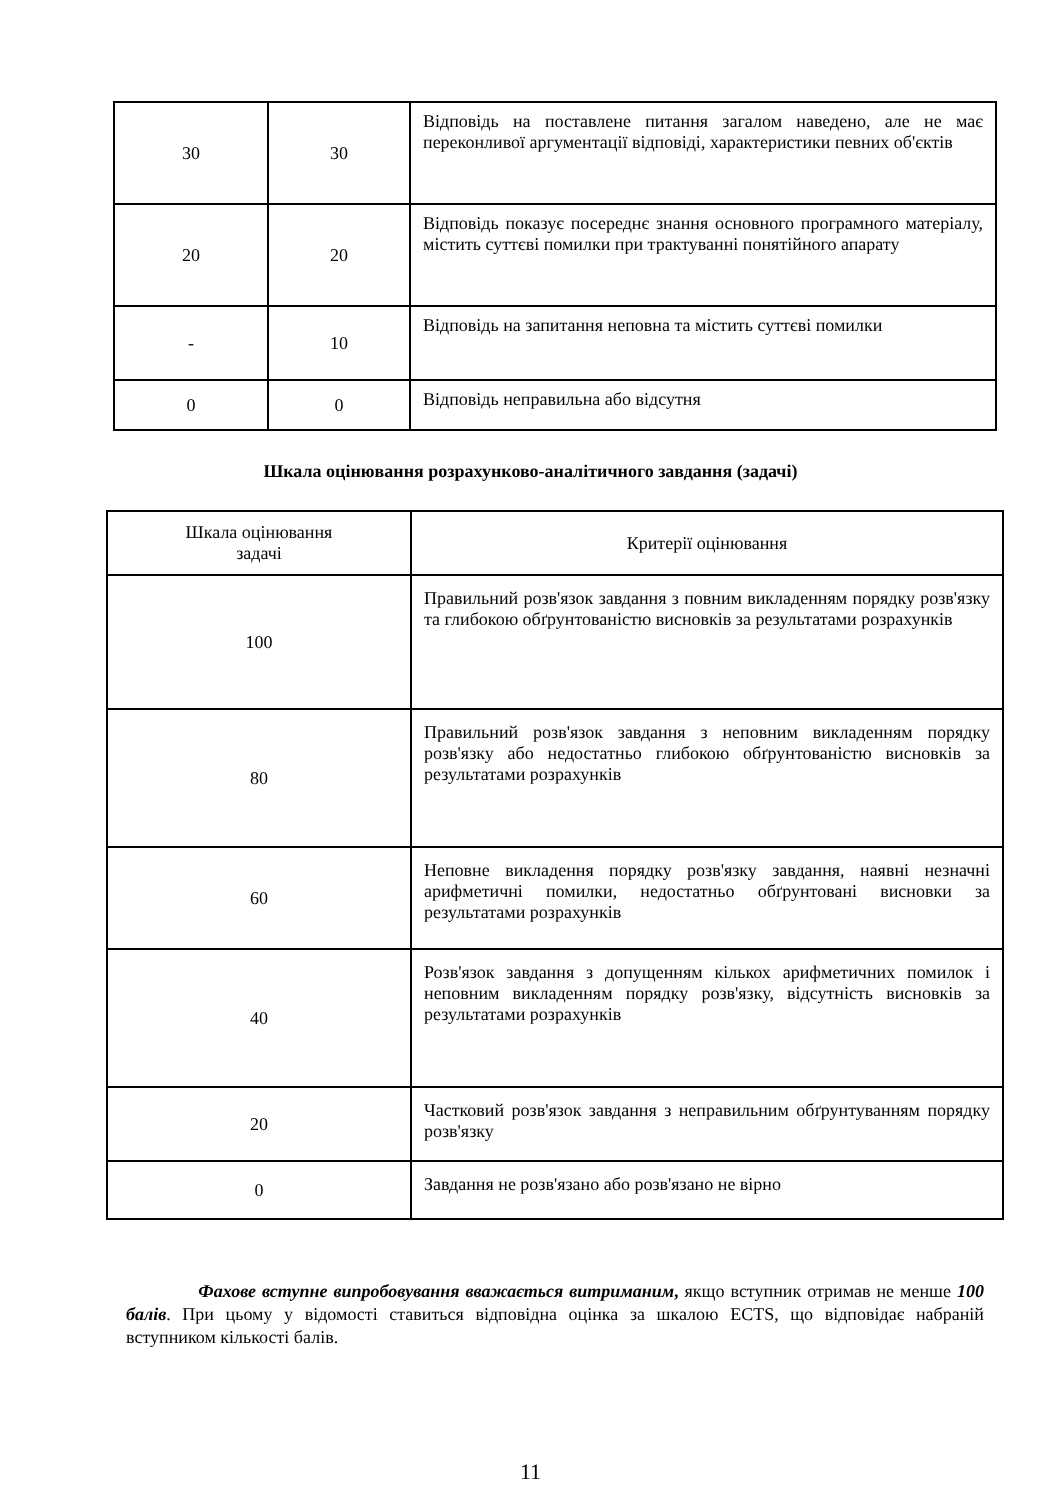| 30 | 30 | Відповідь на поставлене питання загалом наведено, але не має переконливої аргументації відповіді, характеристики певних об'єктів |
| 20 | 20 | Відповідь показує посереднє знання основного програмного матеріалу, містить суттєві помилки при трактуванні понятійного апарату |
| - | 10 | Відповідь на запитання неповна та містить суттєві помилки |
| 0 | 0 | Відповідь неправильна або відсутня |
Шкала оцінювання розрахунково-аналітичного завдання (задачі)
| Шкала оцінювання задачі | Критерії оцінювання |
| --- | --- |
| 100 | Правильний розв'язок завдання з повним викладенням порядку розв'язку та глибокою обґрунтованістю висновків за результатами розрахунків |
| 80 | Правильний розв'язок завдання з неповним викладенням порядку розв'язку або недостатньо глибокою обґрунтованістю висновків за результатами розрахунків |
| 60 | Неповне викладення порядку розв'язку завдання, наявні незначні арифметичні помилки, недостатньо обґрунтовані висновки за результатами розрахунків |
| 40 | Розв'язок завдання з допущенням кількох арифметичних помилок і неповним викладенням порядку розв'язку, відсутність висновків за результатами розрахунків |
| 20 | Частковий розв'язок завдання з неправильним обґрунтуванням порядку розв'язку |
| 0 | Завдання не розв'язано або розв'язано не вірно |
Фахове вступне випробовування вважається витриманим, якщо вступник отримав не менше 100 балів. При цьому у відомості ставиться відповідна оцінка за шкалою ECTS, що відповідає набраній вступником кількості балів.
11